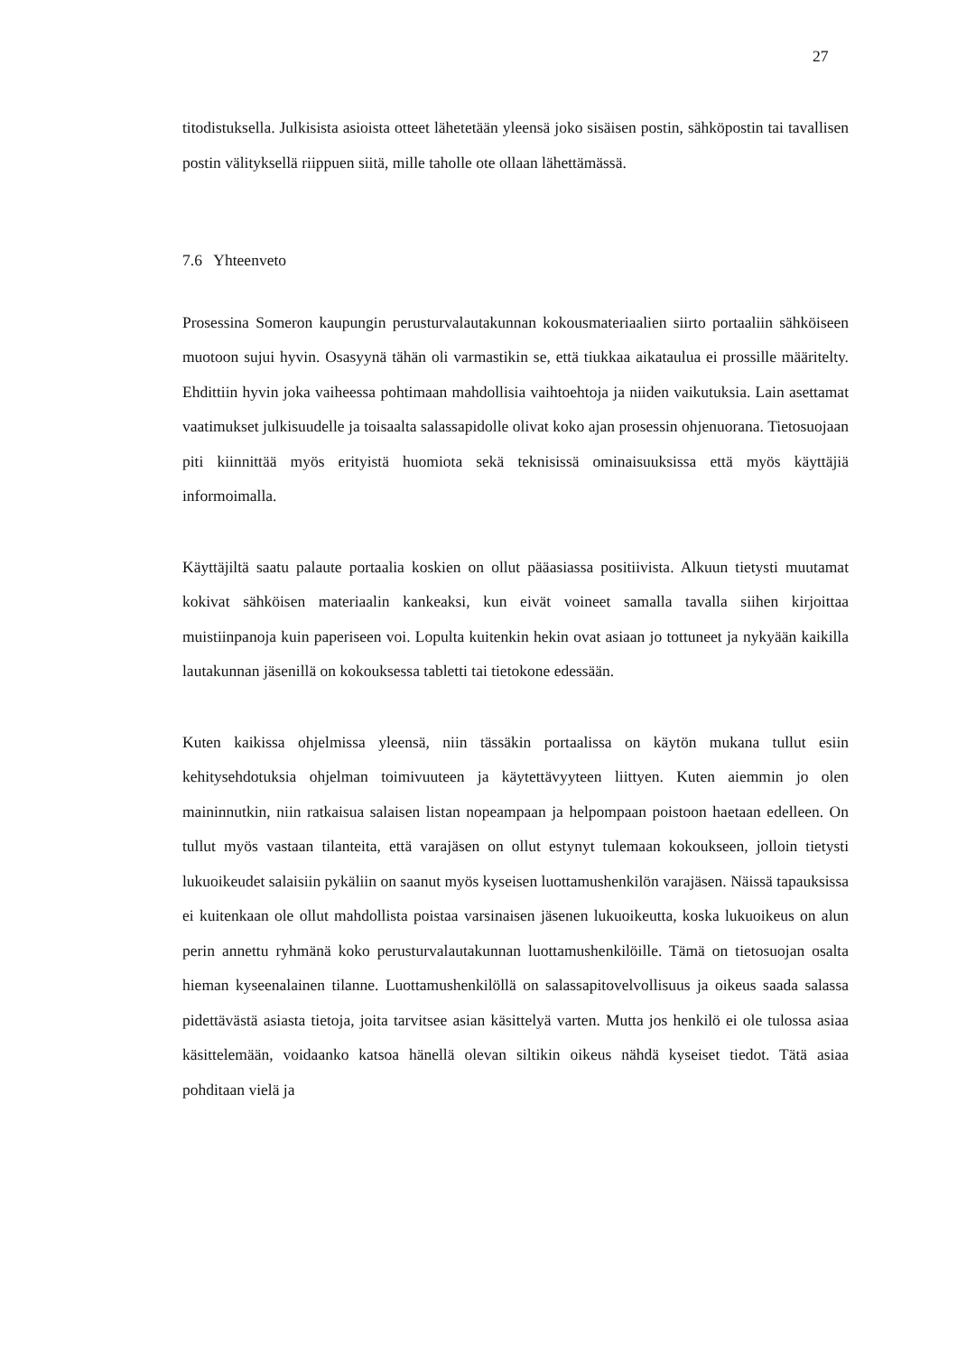27
titodistuksella. Julkisista asioista otteet lähetetään yleensä joko sisäisen postin, sähköpostin tai tavallisen postin välityksellä riippuen siitä, mille taholle ote ollaan lähettämässä.
7.6 Yhteenveto
Prosessina Someron kaupungin perusturvalautakunnan kokousmateriaalien siirto portaaliin sähköiseen muotoon sujui hyvin. Osasyynä tähän oli varmastikin se, että tiukkaa aikataulua ei prossille määritelty. Ehdittiin hyvin joka vaiheessa pohtimaan mahdollisia vaihtoehtoja ja niiden vaikutuksia. Lain asettamat vaatimukset julkisuudelle ja toisaalta salassapidolle olivat koko ajan prosessin ohjenuorana. Tietosuojaan piti kiinnittää myös erityistä huomiota sekä teknisissä ominaisuuksissa että myös käyttäjiä informoimalla.
Käyttäjiltä saatu palaute portaalia koskien on ollut pääasiassa positiivista. Alkuun tietysti muutamat kokivat sähköisen materiaalin kankeaksi, kun eivät voineet samalla tavalla siihen kirjoittaa muistiinpanoja kuin paperiseen voi. Lopulta kuitenkin hekin ovat asiaan jo tottuneet ja nykyään kaikilla lautakunnan jäsenillä on kokouksessa tabletti tai tietokone edessään.
Kuten kaikissa ohjelmissa yleensä, niin tässäkin portaalissa on käytön mukana tullut esiin kehitysehdotuksia ohjelman toimivuuteen ja käytettävyyteen liittyen. Kuten aiemmin jo olen maininnutkin, niin ratkaisua salaisen listan nopeampaan ja helpompaan poistoon haetaan edelleen. On tullut myös vastaan tilanteita, että varajäsen on ollut estynyt tulemaan kokoukseen, jolloin tietysti lukuoikeudet salaisiin pykäliin on saanut myös kyseisen luottamushenkilön varajäsen. Näissä tapauksissa ei kuitenkaan ole ollut mahdollista poistaa varsinaisen jäsenen lukuoikeutta, koska lukuoikeus on alun perin annettu ryhmänä koko perusturvalautakunnan luottamushenkilöille. Tämä on tietosuojan osalta hieman kyseenalainen tilanne. Luottamushenkilöllä on salassapitovelvollisuus ja oikeus saada salassa pidettävästä asiasta tietoja, joita tarvitsee asian käsittelyä varten. Mutta jos henkilö ei ole tulossa asiaa käsittelemään, voidaanko katsoa hänellä olevan siltikin oikeus nähdä kyseiset tiedot. Tätä asiaa pohditaan vielä ja